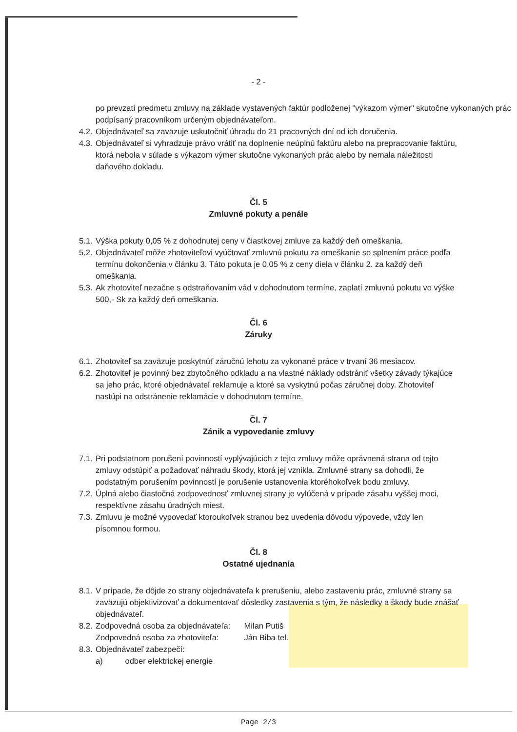- 2 -
po prevzatí predmetu zmluvy na základe vystavených faktúr podloženej "výkazom výmer" skutočne vykonaných prác podpísaný pracovníkom určeným objednávateľom.
4.2. Objednávateľ sa zaväzuje uskutočniť úhradu do 21 pracovných dní od ich doručenia.
4.3. Objednávateľ si vyhradzuje právo vrátiť na doplnenie neúplnú faktúru alebo na prepracovanie faktúru, ktorá nebola v súlade s výkazom výmer skutočne vykonaných prác alebo by nemala náležitosti daňového dokladu.
Čl. 5
Zmluvné pokuty a penále
5.1. Výška pokuty 0,05 % z dohodnutej ceny v čiastkovej zmluve za každý deň omeškania.
5.2. Objednávateľ môže zhotoviteľovi vyúčtovať zmluvnú pokutu za omeškanie so splnením práce podľa termínu dokončenia v článku 3. Táto pokuta je 0,05 % z ceny diela v článku 2. za každý deň omeškania.
5.3. Ak zhotoviteľ nezačne s odstraňovaním vád v dohodnutom termíne, zaplatí zmluvnú pokutu vo výške 500,- Sk za každý deň omeškania.
Čl. 6
Záruky
6.1. Zhotoviteľ sa zaväzuje poskytnúť záručnú lehotu za vykonané práce v trvaní 36 mesiacov.
6.2. Zhotoviteľ je povinný bez zbytočného odkladu a na vlastné náklady odstrániť všetky závady týkajúce sa jeho prác, ktoré objednávateľ reklamuje a ktoré sa vyskytnú počas záručnej doby. Zhotoviteľ nastúpi na odstránenie reklamácie v dohodnutom termíne.
Čl. 7
Zánik a vypovedanie zmluvy
7.1. Pri podstatnom porušení povinností vyplývajúcich z tejto zmluvy môže oprávnená strana od tejto zmluvy odstúpiť a požadovať náhradu škody, ktorá jej vznikla. Zmluvné strany sa dohodli, že podstatným porušením povinností je porušenie ustanovenia ktoréhokoľvek bodu zmluvy.
7.2. Úplná alebo čiastočná zodpovednosť zmluvnej strany je vylúčená v prípade zásahu vyššej moci, respektívne zásahu úradných miest.
7.3. Zmluvu je možné vypovedať ktoroukoľvek stranou bez uvedenia dôvodu výpovede, vždy len písomnou formou.
Čl. 8
Ostatné ujednania
8.1. V prípade, že dôjde zo strany objednávateľa k prerušeniu, alebo zastaveniu prác, zmluvné strany sa zaväzujú objektivizovať a dokumentovať dôsledky zastavenia s tým, že následky a škody bude znášať objednávateľ.
8.2. Zodpovedná osoba za objednávateľa: Milan Putiš
Zodpovedná osoba za zhotoviteľa: Ján Biba tel.
8.3. Objednávateľ zabezpečí:
a) odber elektrickej energie
Page 2/3